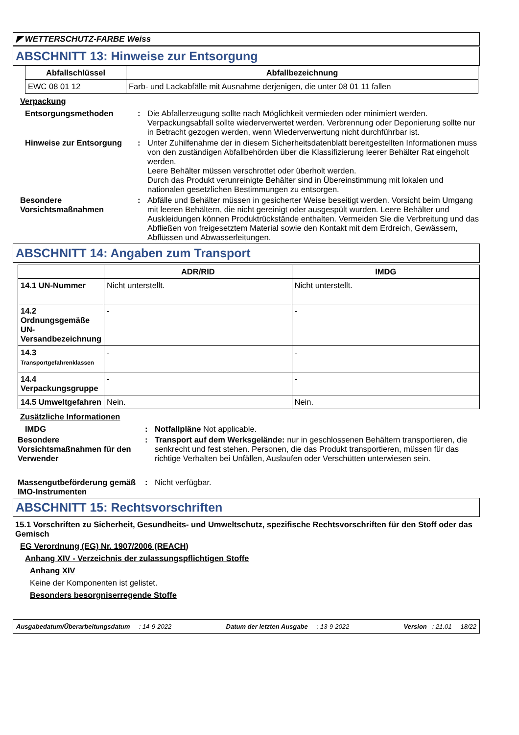◤ WETTERSCHUTZ-FARBE Weiss
ABSCHNITT 13: Hinweise zur Entsorgung
| Abfallschlüssel | Abfallbezeichnung |
| --- | --- |
| EWC 08 01 12 | Farb- und Lackabfälle mit Ausnahme derjenigen, die unter 08 01 11 fallen |
Verpackung
Entsorgungsmethoden : Die Abfallerzeugung sollte nach Möglichkeit vermieden oder minimiert werden. Verpackungsabfall sollte wiederverwertet werden. Verbrennung oder Deponierung sollte nur in Betracht gezogen werden, wenn Wiederverwertung nicht durchführbar ist.
Hinweise zur Entsorgung : Unter Zuhilfenahme der in diesem Sicherheitsdatenblatt bereitgestellten Informationen muss von den zuständigen Abfallbehörden über die Klassifizierung leerer Behälter Rat eingeholt werden.
Leere Behälter müssen verschrottet oder überholt werden.
Durch das Produkt verunreinigte Behälter sind in Übereinstimmung mit lokalen und nationalen gesetzlichen Bestimmungen zu entsorgen.
Besondere Vorsichtsmaßnahmen
: Abfälle und Behälter müssen in gesicherter Weise beseitigt werden. Vorsicht beim Umgang mit leeren Behältern, die nicht gereinigt oder ausgespült wurden. Leere Behälter und Auskleidungen können Produktrückstände enthalten. Vermeiden Sie die Verbreitung und das Abfließen von freigesetztem Material sowie den Kontakt mit dem Erdreich, Gewässern, Abflüssen und Abwasserleitungen.
ABSCHNITT 14: Angaben zum Transport
| | ADR/RID | IMDG |
| --- | --- | --- |
| 14.1 UN-Nummer | Nicht unterstellt. | Nicht unterstellt. |
| 14.2 Ordnungsgemäße UN-Versandbezeichnung | - | - |
| 14.3 Transportgefahrenklassen | - | - |
| 14.4 Verpackungsgruppe | - | - |
| 14.5 Umweltgefahren | Nein. | Nein. |
Zusätzliche Informationen
IMDG : Notfallpläne Not applicable.
Besondere Vorsichtsmaßnahmen für den Verwender
: Transport auf dem Werksgelände: nur in geschlossenen Behältern transportieren, die senkrecht und fest stehen. Personen, die das Produkt transportieren, müssen für das richtige Verhalten bei Unfällen, Auslaufen oder Verschütten unterwiesen sein.
Massengutbeförderung gemäß IMO-Instrumenten
: Nicht verfügbar.
ABSCHNITT 15: Rechtsvorschriften
15.1 Vorschriften zu Sicherheit, Gesundheits- und Umweltschutz, spezifische Rechtsvorschriften für den Stoff oder das Gemisch
EG Verordnung (EG) Nr. 1907/2006 (REACH)
Anhang XIV - Verzeichnis der zulassungspflichtigen Stoffe
Anhang XIV
Keine der Komponenten ist gelistet.
Besonders besorgniserregende Stoffe
Ausgabedatum/Überarbeitungsdatum : 14-9-2022 Datum der letzten Ausgabe : 13-9-2022 Version : 21.01 18/22